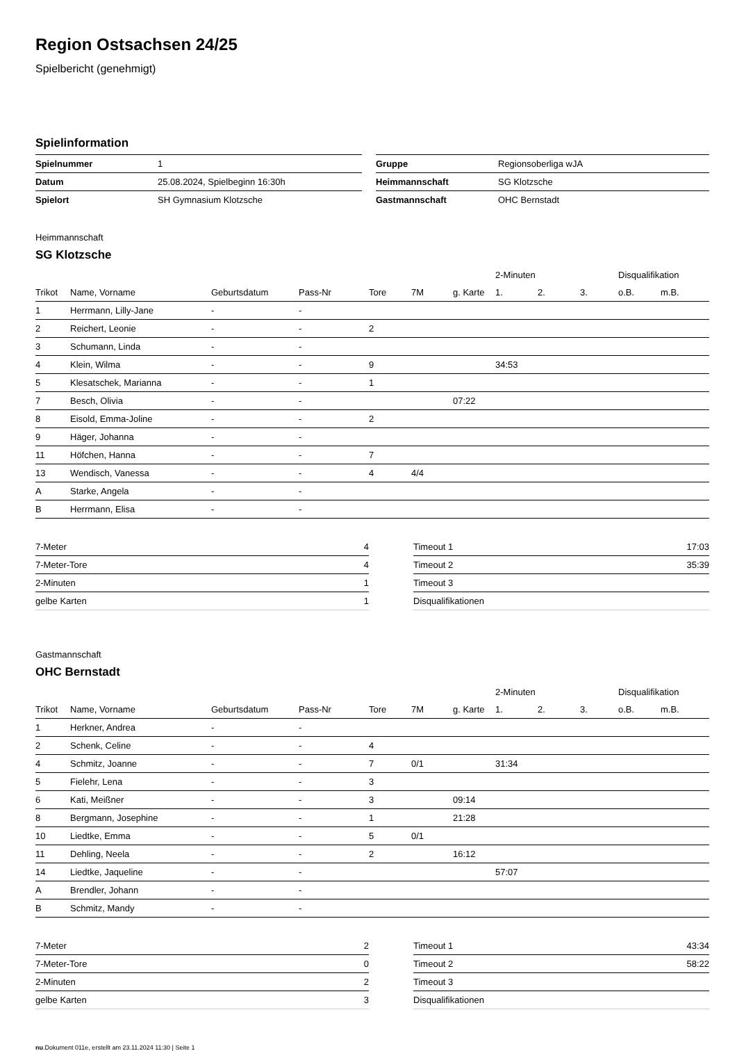Region Ostsachsen 24/25
Spielbericht (genehmigt)
Spielinformation
| Spielnummer | 1 | | Gruppe | Regionsoberliga wJA |
| Datum | 25.08.2024, Spielbeginn 16:30h | | Heimmannschaft | SG Klotzsche |
| Spielort | SH Gymnasium Klotzsche | | Gastmannschaft | OHC Bernstadt |
Heimmannschaft
SG Klotzsche
| | | | | | | | 2-Minuten | | | Disqualifikation | |
| --- | --- | --- | --- | --- | --- | --- | --- | --- | --- | --- | --- |
| Trikot | Name, Vorname | Geburtsdatum | Pass-Nr | Tore | 7M | g. Karte | 1. | 2. | 3. | o.B. | m.B. |
| 1 | Herrmann, Lilly-Jane | - | - | | | | | | | | |
| 2 | Reichert, Leonie | - | - | 2 | | | | | | | |
| 3 | Schumann, Linda | - | - | | | | | | | | |
| 4 | Klein, Wilma | - | - | 9 | | | 34:53 | | | | |
| 5 | Klesatschek, Marianna | - | - | 1 | | | | | | | |
| 7 | Besch, Olivia | - | - | | | 07:22 | | | | | |
| 8 | Eisold, Emma-Joline | - | - | 2 | | | | | | | |
| 9 | Häger, Johanna | - | - | | | | | | | | |
| 11 | Höfchen, Hanna | - | - | 7 | | | | | | | |
| 13 | Wendisch, Vanessa | - | - | 4 | 4/4 | | | | | | |
| A | Starke, Angela | - | - | | | | | | | | |
| B | Herrmann, Elisa | - | - | | | | | | | | |
| 7-Meter | 4 |
| 7-Meter-Tore | 4 |
| 2-Minuten | 1 |
| gelbe Karten | 1 |
| Timeout 1 | 17:03 |
| Timeout 2 | 35:39 |
| Timeout 3 | |
| Disqualifikationen | |
Gastmannschaft
OHC Bernstadt
| | | | | | | | 2-Minuten | | | Disqualifikation | |
| --- | --- | --- | --- | --- | --- | --- | --- | --- | --- | --- | --- |
| Trikot | Name, Vorname | Geburtsdatum | Pass-Nr | Tore | 7M | g. Karte | 1. | 2. | 3. | o.B. | m.B. |
| 1 | Herkner, Andrea | - | - | | | | | | | | |
| 2 | Schenk, Celine | - | - | 4 | | | | | | | |
| 4 | Schmitz, Joanne | - | - | 7 | 0/1 | | 31:34 | | | | |
| 5 | Fielehr, Lena | - | - | 3 | | | | | | | |
| 6 | Kati, Meißner | - | - | 3 | | 09:14 | | | | | |
| 8 | Bergmann, Josephine | - | - | 1 | | 21:28 | | | | | |
| 10 | Liedtke, Emma | - | - | 5 | 0/1 | | | | | | |
| 11 | Dehling, Neela | - | - | 2 | | 16:12 | | | | | |
| 14 | Liedtke, Jaqueline | - | - | | | | 57:07 | | | | |
| A | Brendler, Johann | - | - | | | | | | | | |
| B | Schmitz, Mandy | - | - | | | | | | | | |
| 7-Meter | 2 |
| 7-Meter-Tore | 0 |
| 2-Minuten | 2 |
| gelbe Karten | 3 |
| Timeout 1 | 43:34 |
| Timeout 2 | 58:22 |
| Timeout 3 | |
| Disqualifikationen | |
nu.Dokument 011e, erstellt am 23.11.2024 11:30 | Seite 1